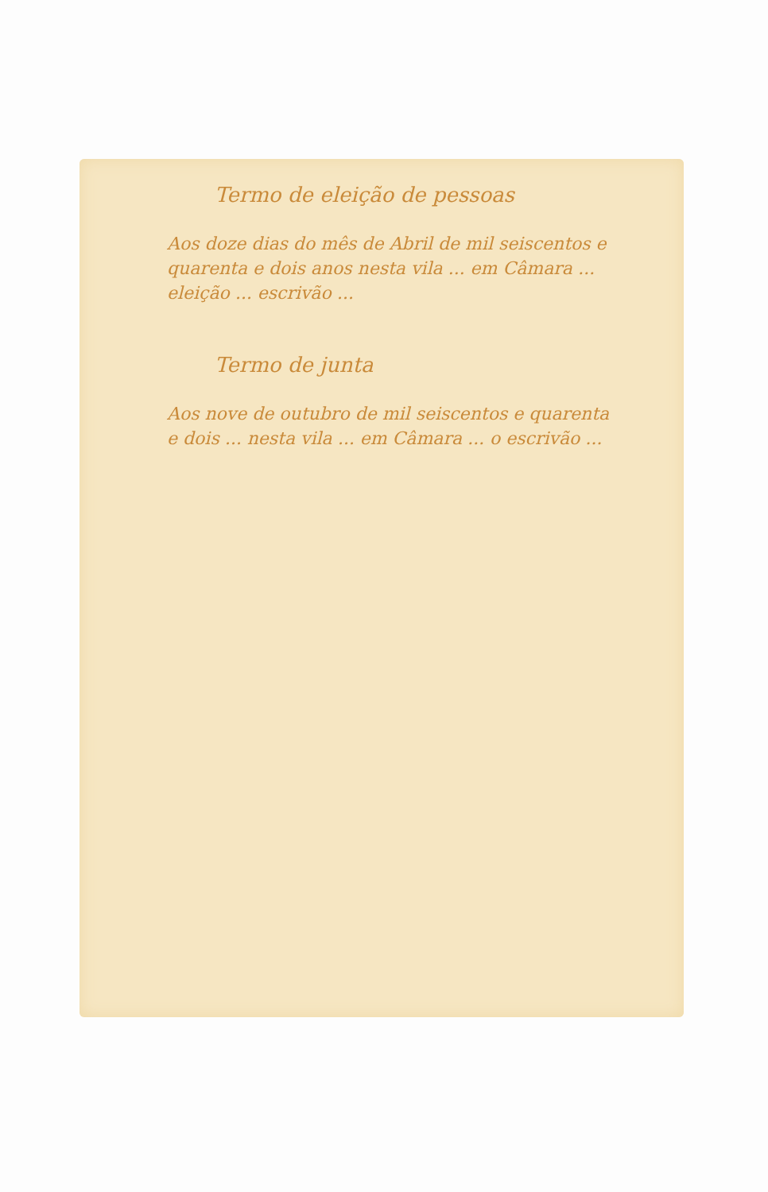Termo de eleição de pessoas
Aos doze dias do mês de Abril de mil seiscentos e quarenta e dois anos nesta vila ... em Câmara ... eleição ... escrivão ...
Termo de junta
Aos nove de outubro de mil seiscentos e quarenta e dois ... nesta vila ... em Câmara ... o escrivão ...